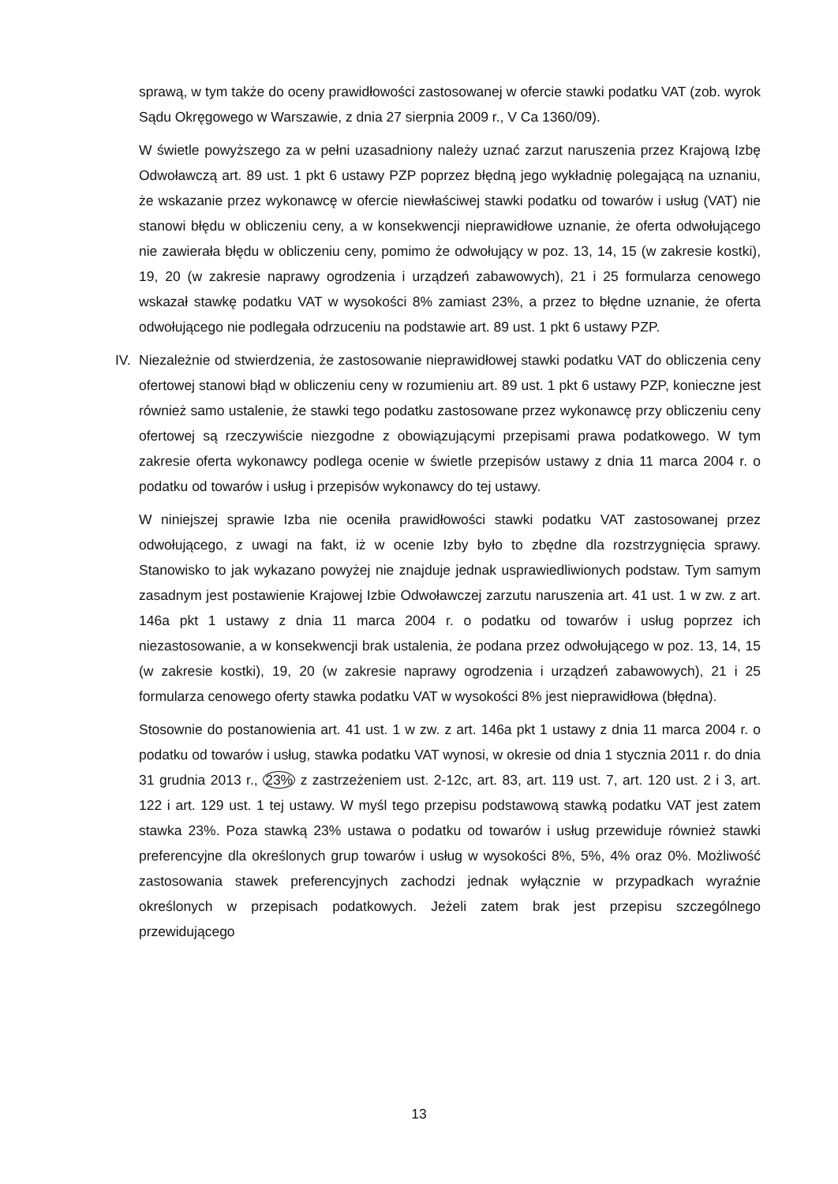sprawą, w tym także do oceny prawidłowości zastosowanej w ofercie stawki podatku VAT (zob. wyrok Sądu Okręgowego w Warszawie, z dnia 27 sierpnia 2009 r., V Ca 1360/09).
W świetle powyższego za w pełni uzasadniony należy uznać zarzut naruszenia przez Krajową Izbę Odwoławczą art. 89 ust. 1 pkt 6 ustawy PZP poprzez błędną jego wykładnię polegającą na uznaniu, że wskazanie przez wykonawcę w ofercie niewłaściwej stawki podatku od towarów i usług (VAT) nie stanowi błędu w obliczeniu ceny, a w konsekwencji nieprawidłowe uznanie, że oferta odwołującego nie zawierała błędu w obliczeniu ceny, pomimo że odwołujący w poz. 13, 14, 15 (w zakresie kostki), 19, 20 (w zakresie naprawy ogrodzenia i urządzeń zabawowych), 21 i 25 formularza cenowego wskazał stawkę podatku VAT w wysokości 8% zamiast 23%, a przez to błędne uznanie, że oferta odwołującego nie podlegała odrzuceniu na podstawie art. 89 ust. 1 pkt 6 ustawy PZP.
IV.
Niezależnie od stwierdzenia, że zastosowanie nieprawidłowej stawki podatku VAT do obliczenia ceny ofertowej stanowi błąd w obliczeniu ceny w rozumieniu art. 89 ust. 1 pkt 6 ustawy PZP, konieczne jest również samo ustalenie, że stawki tego podatku zastosowane przez wykonawcę przy obliczeniu ceny ofertowej są rzeczywiście niezgodne z obowiązującymi przepisami prawa podatkowego. W tym zakresie oferta wykonawcy podlega ocenie w świetle przepisów ustawy z dnia 11 marca 2004 r. o podatku od towarów i usług i przepisów wykonawcy do tej ustawy.
W niniejszej sprawie Izba nie oceniła prawidłowości stawki podatku VAT zastosowanej przez odwołującego, z uwagi na fakt, iż w ocenie Izby było to zbędne dla rozstrzygnięcia sprawy. Stanowisko to jak wykazano powyżej nie znajduje jednak usprawiedliwionych podstaw. Tym samym zasadnym jest postawienie Krajowej Izbie Odwoławczej zarzutu naruszenia art. 41 ust. 1 w zw. z art. 146a pkt 1 ustawy z dnia 11 marca 2004 r. o podatku od towarów i usług poprzez ich niezastosowanie, a w konsekwencji brak ustalenia, że podana przez odwołującego w poz. 13, 14, 15 (w zakresie kostki), 19, 20 (w zakresie naprawy ogrodzenia i urządzeń zabawowych), 21 i 25 formularza cenowego oferty stawka podatku VAT w wysokości 8% jest nieprawidłowa (błędna).
Stosownie do postanowienia art. 41 ust. 1 w zw. z art. 146a pkt 1 ustawy z dnia 11 marca 2004 r. o podatku od towarów i usług, stawka podatku VAT wynosi, w okresie od dnia 1 stycznia 2011 r. do dnia 31 grudnia 2013 r., 23% z zastrzeżeniem ust. 2-12c, art. 83, art. 119 ust. 7, art. 120 ust. 2 i 3, art. 122 i art. 129 ust. 1 tej ustawy. W myśl tego przepisu podstawową stawką podatku VAT jest zatem stawka 23%. Poza stawką 23% ustawa o podatku od towarów i usług przewiduje również stawki preferencyjne dla określonych grup towarów i usług w wysokości 8%, 5%, 4% oraz 0%. Możliwość zastosowania stawek preferencyjnych zachodzi jednak wyłącznie w przypadkach wyraźnie określonych w przepisach podatkowych. Jeżeli zatem brak jest przepisu szczególnego przewidującego
13